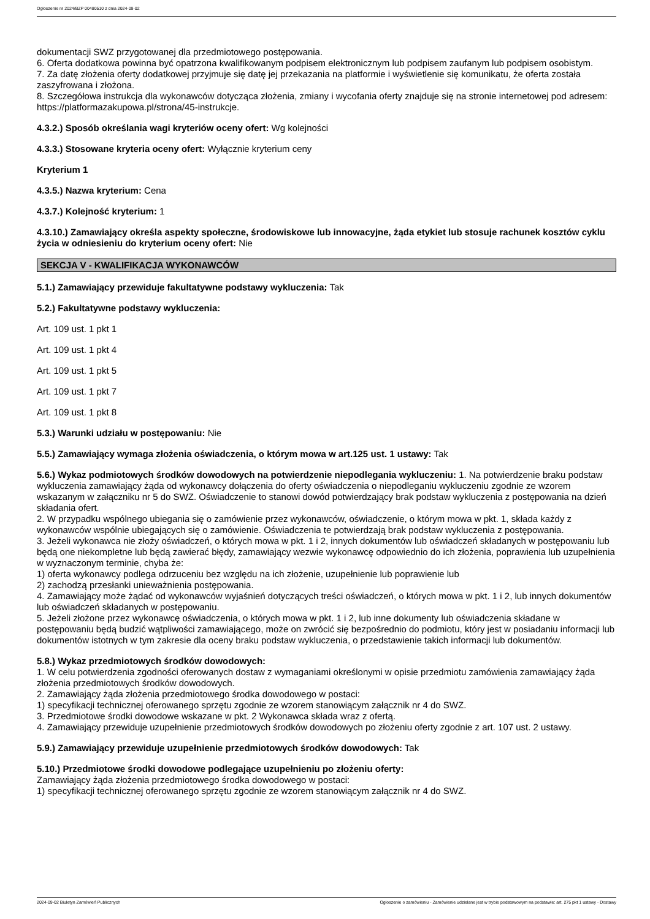Ogłoszenie nr 2024/BZP 00480510 z dnia 2024-09-02
dokumentacji SWZ przygotowanej dla przedmiotowego postępowania.
6. Oferta dodatkowa powinna być opatrzona kwalifikowanym podpisem elektronicznym lub podpisem zaufanym lub podpisem osobistym.
7. Za datę złożenia oferty dodatkowej przyjmuje się datę jej przekazania na platformie i wyświetlenie się komunikatu, że oferta została zaszyfrowana i złożona.
8. Szczegółowa instrukcja dla wykonawców dotycząca złożenia, zmiany i wycofania oferty znajduje się na stronie internetowej pod adresem: https://platformazakupowa.pl/strona/45-instrukcje.
4.3.2.) Sposób określania wagi kryteriów oceny ofert: Wg kolejności
4.3.3.) Stosowane kryteria oceny ofert: Wyłącznie kryterium ceny
Kryterium 1
4.3.5.) Nazwa kryterium: Cena
4.3.7.) Kolejność kryterium: 1
4.3.10.) Zamawiający określa aspekty społeczne, środowiskowe lub innowacyjne, żąda etykiet lub stosuje rachunek kosztów cyklu życia w odniesieniu do kryterium oceny ofert: Nie
SEKCJA V - KWALIFIKACJA WYKONAWCÓW
5.1.) Zamawiający przewiduje fakultatywne podstawy wykluczenia: Tak
5.2.) Fakultatywne podstawy wykluczenia:
Art. 109 ust. 1 pkt 1
Art. 109 ust. 1 pkt 4
Art. 109 ust. 1 pkt 5
Art. 109 ust. 1 pkt 7
Art. 109 ust. 1 pkt 8
5.3.) Warunki udziału w postępowaniu: Nie
5.5.) Zamawiający wymaga złożenia oświadczenia, o którym mowa w art.125 ust. 1 ustawy: Tak
5.6.) Wykaz podmiotowych środków dowodowych na potwierdzenie niepodlegania wykluczeniu: 1. Na potwierdzenie braku podstaw wykluczenia zamawiający żąda od wykonawcy dołączenia do oferty oświadczenia o niepodleganiu wykluczeniu zgodnie ze wzorem wskazanym w załączniku nr 5 do SWZ. Oświadczenie to stanowi dowód potwierdzający brak podstaw wykluczenia z postępowania na dzień składania ofert.
2. W przypadku wspólnego ubiegania się o zamówienie przez wykonawców, oświadczenie, o którym mowa w pkt. 1, składa każdy z wykonawców wspólnie ubiegających się o zamówienie. Oświadczenia te potwierdzają brak podstaw wykluczenia z postępowania.
3. Jeżeli wykonawca nie złoży oświadczeń, o których mowa w pkt. 1 i 2, innych dokumentów lub oświadczeń składanych w postępowaniu lub będą one niekompletne lub będą zawierać błędy, zamawiający wezwie wykonawcę odpowiednio do ich złożenia, poprawienia lub uzupełnienia w wyznaczonym terminie, chyba że:
1) oferta wykonawcy podlega odrzuceniu bez względu na ich złożenie, uzupełnienie lub poprawienie lub
2) zachodzą przesłanki unieważnienia postępowania.
4. Zamawiający może żądać od wykonawców wyjaśnień dotyczących treści oświadczeń, o których mowa w pkt. 1 i 2, lub innych dokumentów lub oświadczeń składanych w postępowaniu.
5. Jeżeli złożone przez wykonawcę oświadczenia, o których mowa w pkt. 1 i 2, lub inne dokumenty lub oświadczenia składane w postępowaniu będą budzić wątpliwości zamawiającego, może on zwrócić się bezpośrednio do podmiotu, który jest w posiadaniu informacji lub dokumentów istotnych w tym zakresie dla oceny braku podstaw wykluczenia, o przedstawienie takich informacji lub dokumentów.
5.8.) Wykaz przedmiotowych środków dowodowych:
1. W celu potwierdzenia zgodności oferowanych dostaw z wymaganiami określonymi w opisie przedmiotu zamówienia zamawiający żąda złożenia przedmiotowych środków dowodowych.
2. Zamawiający żąda złożenia przedmiotowego środka dowodowego w postaci:
1) specyfikacji technicznej oferowanego sprzętu zgodnie ze wzorem stanowiącym załącznik nr 4 do SWZ.
3. Przedmiotowe środki dowodowe wskazane w pkt. 2 Wykonawca składa wraz z ofertą.
4. Zamawiający przewiduje uzupełnienie przedmiotowych środków dowodowych po złożeniu oferty zgodnie z art. 107 ust. 2 ustawy.
5.9.) Zamawiający przewiduje uzupełnienie przedmiotowych środków dowodowych: Tak
5.10.) Przedmiotowe środki dowodowe podlegające uzupełnieniu po złożeniu oferty:
Zamawiający żąda złożenia przedmiotowego środka dowodowego w postaci:
1) specyfikacji technicznej oferowanego sprzętu zgodnie ze wzorem stanowiącym załącznik nr 4 do SWZ.
2024-09-02 Biuletyn Zamówień Publicznych Ogłoszenie o zamówieniu - Zamówienie udzielane jest w trybie podstawowym na podstawie: art. 275 pkt 1 ustawy - Dostawy